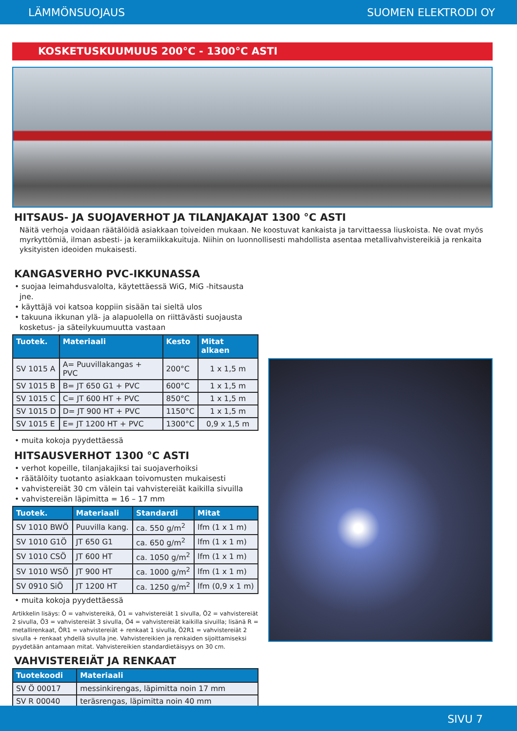LÄMMÖNSUOJAUS SUOMEN ELEKTRODI OY
KOSKETUSKUUMUUS 200°C - 1300°C ASTI
HITSAUS- JA SUOJAVERHOT JA TILANJAKAJAT 1300 °C ASTI
Näitä verhoja voidaan räätälöidä asiakkaan toiveiden mukaan. Ne koostuvat kankaista ja tarvittaessa liuskoista. Ne ovat myös myrkyttömiä, ilman asbesti- ja keramiikkakuituja. Niihin on luonnollisesti mahdollista asentaa metallivahvistereikiä ja renkaita yksityisten ideoiden mukaisesti.
KANGASVERHO PVC-IKKUNASSA
• suojaa leimahdusvalolta, käytettäessä WiG, MiG -hitsausta jne.
• käyttäjä voi katsoa koppiin sisään tai sieltä ulos
• takuuna ikkunan ylä- ja alapuolella on riittävästi suojausta kosketus- ja säteilykuumuutta vastaan
| Tuotek. | Materiaali | Kesto | Mitat alkaen |
| --- | --- | --- | --- |
| SV 1015 A | A= Puuvillakangas + PVC | 200°C | 1 x 1,5 m |
| SV 1015 B | B= JT 650 G1 + PVC | 600°C | 1 x 1,5 m |
| SV 1015 C | C= JT 600 HT + PVC | 850°C | 1 x 1,5 m |
| SV 1015 D | D= JT 900 HT + PVC | 1150°C | 1 x 1,5 m |
| SV 1015 E | E= JT 1200 HT + PVC | 1300°C | 0,9 x 1,5 m |
• muita kokoja pyydettäessä
HITSAUSVERHOT 1300 °C ASTI
• verhot kopeille, tilanjakajiksi tai suojaverhoiksi
• räätälöity tuotanto asiakkaan toivomusten mukaisesti
• vahvistereiät 30 cm välein tai vahvistereiät kaikilla sivuilla
• vahvistereiän läpimitta = 16 – 17 mm
| Tuotek. | Materiaali | Standardi | Mitat |
| --- | --- | --- | --- |
| SV 1010 BWÖ | Puuvilla kang. | ca. 550 g/m<sup>2</sup> | lfm (1 x 1 m) |
| SV 1010 G1Ö | JT 650 G1 | ca. 650 g/m<sup>2</sup> | lfm (1 x 1 m) |
| SV 1010 CSÖ | JT 600 HT | ca. 1050 g/m<sup>2</sup> | lfm (1 x 1 m) |
| SV 1010 WSÖ | JT 900 HT | ca. 1000 g/m<sup>2</sup> | lfm (1 x 1 m) |
| SV 0910 SiÖ | JT 1200 HT | ca. 1250 g/m<sup>2</sup> | lfm (0,9 x 1 m) |
• muita kokoja pyydettäessä
Artikkelin lisäys: Ö = vahvistereikä, Ö1 = vahvistereiät 1 sivulla, Ö2 = vahvistereiät 2 sivulla, Ö3 = vahvistereiät 3 sivulla, Ö4 = vahvistereiät kaikilla sivuilla; lisänä R = metallirenkaat, ÖR1 = vahvistereiät + renkaat 1 sivulla, Ö2R1 = vahvistereiät 2 sivulla + renkaat yhdellä sivulla jne. Vahvistereikien ja renkaiden sijoittamiseksi pyydetään antamaan mitat. Vahvistereikien standardietäisyys on 30 cm.
VAHVISTEREIÄT JA RENKAAT
| Tuotekoodi | Materiaali |
| --- | --- |
| SV Ö 00017 | messinkirengas, läpimitta noin 17 mm |
| SV R 00040 | teräsrengas, läpimitta noin 40 mm |
SIVU 7